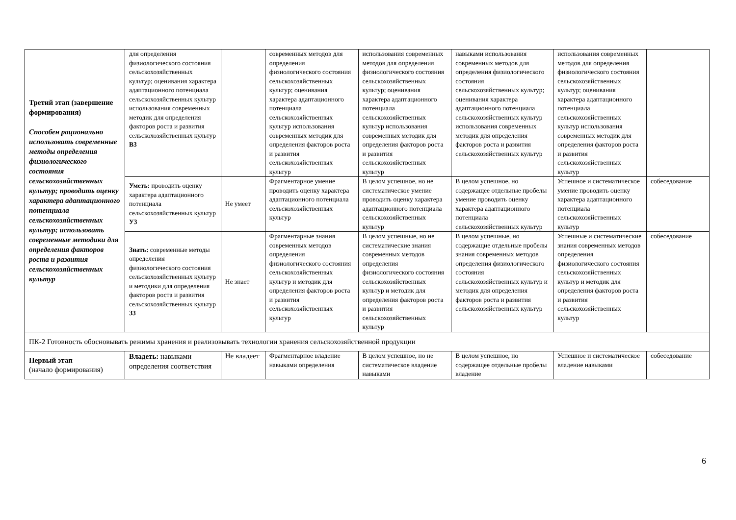| Третий этап (завершение формирования) Способен рационально использовать современные методы определения физиологического состояния сельскохозяйственных культур; проводить оценку характера адаптационного потенциала сельскохозяйственных культур; использовать современные методики для определения факторов роста и развития сельскохозяйственных культур | для определения физиологического состояния сельскохозяйственных культур; оценивания характера адаптационного потенциала сельскохозяйственных культур использования современных методик для определения факторов роста и развития сельскохозяйственных культур В3 | | современных методов для определения физиологического состояния сельскохозяйственных культур; оценивания характера адаптационного потенциала сельскохозяйственных культур использования современных методик для определения факторов роста и развития сельскохозяйственных культур | использования современных методов для определения физиологического состояния сельскохозяйственных культур; оценивания характера адаптационного потенциала сельскохозяйственных культур использования современных методик для определения факторов роста и развития сельскохозяйственных культур | навыками использования современных методов для определения физиологического состояния сельскохозяйственных культур; оценивания характера адаптационного потенциала сельскохозяйственных культур использования современных методик для определения факторов роста и развития сельскохозяйственных культур | использования современных методов для определения физиологического состояния сельскохозяйственных культур; оценивания характера адаптационного потенциала сельскохозяйственных культур использования современных методик для определения факторов роста и развития сельскохозяйственных культур | |
| | Уметь: проводить оценку характера адаптационного потенциала сельскохозяйственных культур У3 | Не умеет | Фрагментарное умение проводить оценку характера адаптационного потенциала сельскохозяйственных культур | В целом успешное, но не систематическое умение проводить оценку характера адаптационного потенциала сельскохозяйственных культур | В целом успешное, но содержащее отдельные пробелы умение проводить оценку характера адаптационного потенциала сельскохозяйственных культур | Успешное и систематическое умение проводить оценку характера адаптационного потенциала сельскохозяйственных культур | собеседование |
| | Знать: современные методы определения физиологического состояния сельскохозяйственных культур и методики для определения факторов роста и развития сельскохозяйственных культур З3 | Не знает | Фрагментарные знания современных методов определения физиологического состояния сельскохозяйственных культур и методик для определения факторов роста и развития сельскохозяйственных культур | В целом успешные, но не систематические знания современных методов определения физиологического состояния сельскохозяйственных культур и методик для определения факторов роста и развития сельскохозяйственных культур | В целом успешные, но содержащие отдельные пробелы знания современных методов определения физиологического состояния сельскохозяйственных культур и методик для определения факторов роста и развития сельскохозяйственных культур | Успешные и систематические знания современных методов определения физиологического состояния сельскохозяйственных культур и методик для определения факторов роста и развития сельскохозяйственных культур | собеседование |
| ПК-2 Готовность обосновывать режимы хранения и реализовывать технологии хранения сельскохозяйственной продукции | | | | | | | |
| Первый этап (начало формирования) | Владеть: навыками определения соответствия | Не владеет | Фрагментарное владение навыками определения | В целом успешное, но не систематическое владение навыками | В целом успешное, но содержащее отдельные пробелы владение | Успешное и систематическое владение навыками | собеседование |
6